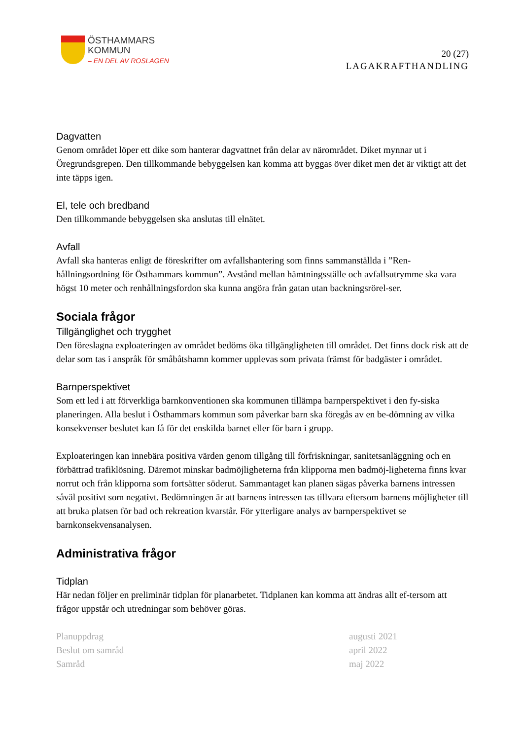ÖSTHAMMARS
KOMMUN
– EN DEL AV ROSLAGEN
20 (27)
LAGAKRAFTHANDLING
Dagvatten
Genom området löper ett dike som hanterar dagvattnet från delar av närområdet. Diket mynnar ut i Öregrundsgrepen. Den tillkommande bebyggelsen kan komma att byggas över diket men det är viktigt att det inte täpps igen.
El, tele och bredband
Den tillkommande bebyggelsen ska anslutas till elnätet.
Avfall
Avfall ska hanteras enligt de föreskrifter om avfallshantering som finns sammanställda i ”Ren-hållningsordning för Östhammars kommun”. Avstånd mellan hämtningsställe och avfallsutrymme ska vara högst 10 meter och renhållningsfordon ska kunna angöra från gatan utan backningsrörel-ser.
Sociala frågor
Tillgänglighet och trygghet
Den föreslagna exploateringen av området bedöms öka tillgängligheten till området. Det finns dock risk att de delar som tas i anspråk för småbåtshamn kommer upplevas som privata främst för badgäster i området.
Barnperspektivet
Som ett led i att förverkliga barnkonventionen ska kommunen tillämpa barnperspektivet i den fy-siska planeringen. Alla beslut i Östhammars kommun som påverkar barn ska föregås av en be-dömning av vilka konsekvenser beslutet kan få för det enskilda barnet eller för barn i grupp.
Exploateringen kan innebära positiva värden genom tillgång till förfriskningar, sanitetsanläggning och en förbättrad trafiklösning. Däremot minskar badmöjligheterna från klipporna men badmöj-ligheterna finns kvar norrut och från klipporna som fortsätter söderut. Sammantaget kan planen sägas påverka barnens intressen såväl positivt som negativt. Bedömningen är att barnens intressen tas tillvara eftersom barnens möjligheter till att bruka platsen för bad och rekreation kvarstår. För ytterligare analys av barnperspektivet se barnkonsekvensanalysen.
Administrativa frågor
Tidplan
Här nedan följer en preliminär tidplan för planarbetet. Tidplanen kan komma att ändras allt ef-tersom att frågor uppstår och utredningar som behöver göras.
| Planuppdrag | augusti 2021 |
| Beslut om samråd | april 2022 |
| Samråd | maj 2022 |